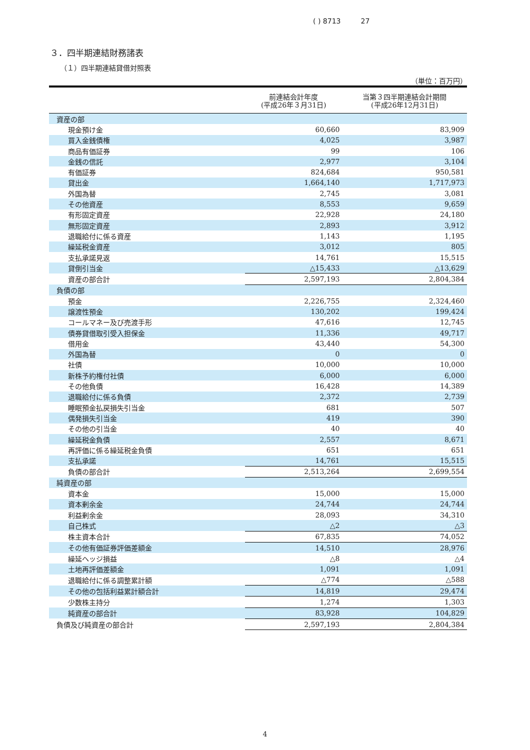( ) 8713 27
３．四半期連結財務諸表
（１）四半期連結貸借対照表
（単位：百万円）
| | 前連結会計年度 (平成26年３月31日) | 当第３四半期連結会計期間 (平成26年12月31日) |
| --- | --- | --- |
| 資産の部 | | |
| 現金預け金 | 60,660 | 83,909 |
| 買入金銭債権 | 4,025 | 3,987 |
| 商品有価証券 | 99 | 106 |
| 金銭の信託 | 2,977 | 3,104 |
| 有価証券 | 824,684 | 950,581 |
| 貸出金 | 1,664,140 | 1,717,973 |
| 外国為替 | 2,745 | 3,081 |
| その他資産 | 8,553 | 9,659 |
| 有形固定資産 | 22,928 | 24,180 |
| 無形固定資産 | 2,893 | 3,912 |
| 退職給付に係る資産 | 1,143 | 1,195 |
| 繰延税金資産 | 3,012 | 805 |
| 支払承諾見返 | 14,761 | 15,515 |
| 貸倒引当金 | △15,433 | △13,629 |
| 資産の部合計 | 2,597,193 | 2,804,384 |
| 負債の部 | | |
| 預金 | 2,226,755 | 2,324,460 |
| 譲渡性預金 | 130,202 | 199,424 |
| コールマネー及び売渡手形 | 47,616 | 12,745 |
| 債券貸借取引受入担保金 | 11,336 | 49,717 |
| 借用金 | 43,440 | 54,300 |
| 外国為替 | 0 | 0 |
| 社債 | 10,000 | 10,000 |
| 新株予約権付社債 | 6,000 | 6,000 |
| その他負債 | 16,428 | 14,389 |
| 退職給付に係る負債 | 2,372 | 2,739 |
| 睡眠預金払戻損失引当金 | 681 | 507 |
| 偶発損失引当金 | 419 | 390 |
| その他の引当金 | 40 | 40 |
| 繰延税金負債 | 2,557 | 8,671 |
| 再評価に係る繰延税金負債 | 651 | 651 |
| 支払承諾 | 14,761 | 15,515 |
| 負債の部合計 | 2,513,264 | 2,699,554 |
| 純資産の部 | | |
| 資本金 | 15,000 | 15,000 |
| 資本剰余金 | 24,744 | 24,744 |
| 利益剰余金 | 28,093 | 34,310 |
| 自己株式 | △2 | △3 |
| 株主資本合計 | 67,835 | 74,052 |
| その他有価証券評価差額金 | 14,510 | 28,976 |
| 繰延ヘッジ損益 | △8 | △4 |
| 土地再評価差額金 | 1,091 | 1,091 |
| 退職給付に係る調整累計額 | △774 | △588 |
| その他の包括利益累計額合計 | 14,819 | 29,474 |
| 少数株主持分 | 1,274 | 1,303 |
| 純資産の部合計 | 83,928 | 104,829 |
| 負債及び純資産の部合計 | 2,597,193 | 2,804,384 |
4